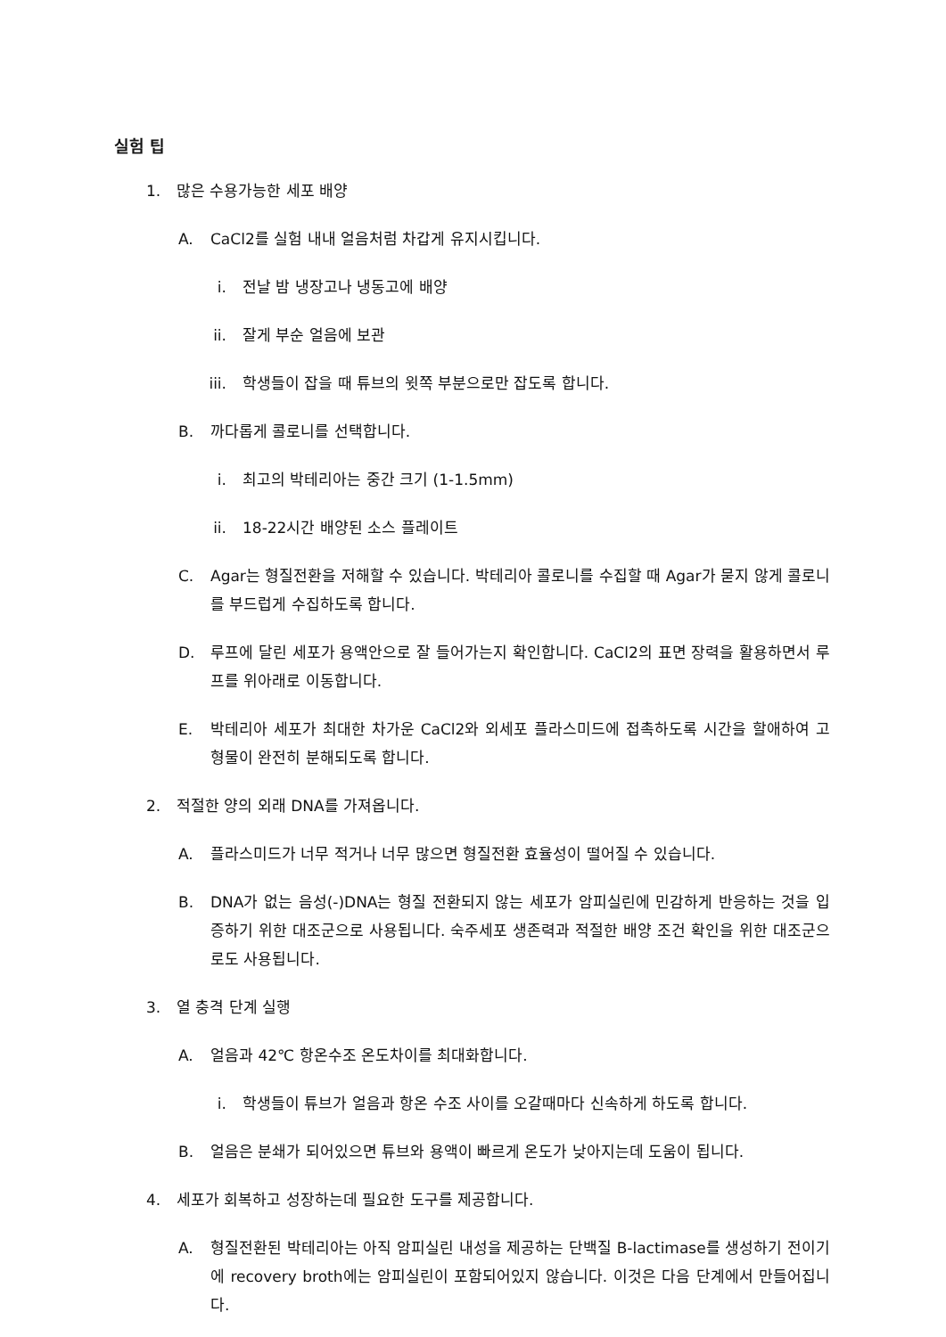실험 팁
1. 많은 수용가능한 세포 배양
A. CaCl2를 실험 내내 얼음처럼 차갑게 유지시킵니다.
i. 전날 밤 냉장고나 냉동고에 배양
ii. 잘게 부순 얼음에 보관
iii. 학생들이 잡을 때 튜브의 윗쪽 부분으로만 잡도록 합니다.
B. 까다롭게 콜로니를 선택합니다.
i. 최고의 박테리아는 중간 크기 (1-1.5mm)
ii. 18-22시간 배양된 소스 플레이트
C. Agar는 형질전환을 저해할 수 있습니다. 박테리아 콜로니를 수집할 때 Agar가 묻지 않게 콜로니를 부드럽게 수집하도록 합니다.
D. 루프에 달린 세포가 용액안으로 잘 들어가는지 확인합니다. CaCl2의 표면 장력을 활용하면서 루프를 위아래로 이동합니다.
E. 박테리아 세포가 최대한 차가운 CaCl2와 외세포 플라스미드에 접촉하도록 시간을 할애하여 고형물이 완전히 분해되도록 합니다.
2. 적절한 양의 외래 DNA를 가져옵니다.
A. 플라스미드가 너무 적거나 너무 많으면 형질전환 효율성이 떨어질 수 있습니다.
B. DNA가 없는 음성(-)DNA는 형질 전환되지 않는 세포가 암피실린에 민감하게 반응하는 것을 입증하기 위한 대조군으로 사용됩니다. 숙주세포 생존력과 적절한 배양 조건 확인을 위한 대조군으로도 사용됩니다.
3. 열 충격 단계 실행
A. 얼음과 42℃ 항온수조 온도차이를 최대화합니다.
i. 학생들이 튜브가 얼음과 항온 수조 사이를 오갈때마다 신속하게 하도록 합니다.
B. 얼음은 분쇄가 되어있으면 튜브와 용액이 빠르게 온도가 낮아지는데 도움이 됩니다.
4. 세포가 회복하고 성장하는데 필요한 도구를 제공합니다.
A. 형질전환된 박테리아는 아직 암피실린 내성을 제공하는 단백질 B-lactimase를 생성하기 전이기에 recovery broth에는 암피실린이 포함되어있지 않습니다. 이것은 다음 단계에서 만들어집니다.